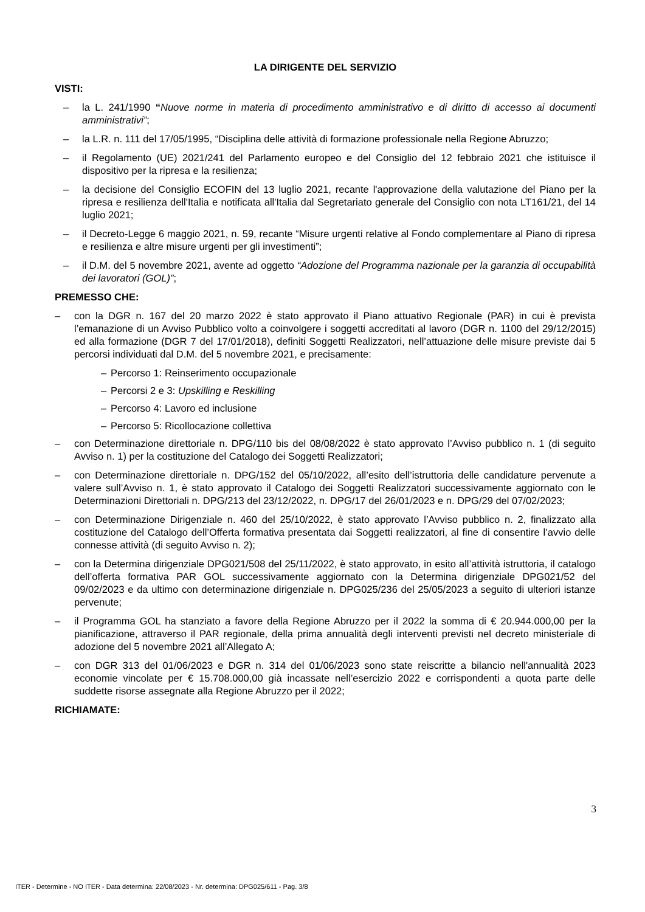LA DIRIGENTE DEL SERVIZIO
VISTI:
– la L. 241/1990 “Nuove norme in materia di procedimento amministrativo e di diritto di accesso ai documenti amministrativi”;
– la L.R. n. 111 del 17/05/1995, “Disciplina delle attività di formazione professionale nella Regione Abruzzo;
– il Regolamento (UE) 2021/241 del Parlamento europeo e del Consiglio del 12 febbraio 2021 che istituisce il dispositivo per la ripresa e la resilienza;
– la decisione del Consiglio ECOFIN del 13 luglio 2021, recante l'approvazione della valutazione del Piano per la ripresa e resilienza dell'Italia e notificata all'Italia dal Segretariato generale del Consiglio con nota LT161/21, del 14 luglio 2021;
– il Decreto-Legge 6 maggio 2021, n. 59, recante “Misure urgenti relative al Fondo complementare al Piano di ripresa e resilienza e altre misure urgenti per gli investimenti”;
– il D.M. del 5 novembre 2021, avente ad oggetto “Adozione del Programma nazionale per la garanzia di occupabilità dei lavoratori (GOL)”;
PREMESSO CHE:
– con la DGR n. 167 del 20 marzo 2022 è stato approvato il Piano attuativo Regionale (PAR) in cui è prevista l’emanazione di un Avviso Pubblico volto a coinvolgere i soggetti accreditati al lavoro (DGR n. 1100 del 29/12/2015) ed alla formazione (DGR 7 del 17/01/2018), definiti Soggetti Realizzatori, nell’attuazione delle misure previste dai 5 percorsi individuati dal D.M. del 5 novembre 2021, e precisamente:
– Percorso 1: Reinserimento occupazionale
– Percorsi 2 e 3: Upskilling e Reskilling
– Percorso 4: Lavoro ed inclusione
– Percorso 5: Ricollocazione collettiva
– con Determinazione direttoriale n. DPG/110 bis del 08/08/2022 è stato approvato l’Avviso pubblico n. 1 (di seguito Avviso n. 1) per la costituzione del Catalogo dei Soggetti Realizzatori;
– con Determinazione direttoriale n. DPG/152 del 05/10/2022, all’esito dell’istruttoria delle candidature pervenute a valere sull’Avviso n. 1, è stato approvato il Catalogo dei Soggetti Realizzatori successivamente aggiornato con le Determinazioni Direttoriali n. DPG/213 del 23/12/2022, n. DPG/17 del 26/01/2023 e n. DPG/29 del 07/02/2023;
– con Determinazione Dirigenziale n. 460 del 25/10/2022, è stato approvato l’Avviso pubblico n. 2, finalizzato alla costituzione del Catalogo dell’Offerta formativa presentata dai Soggetti realizzatori, al fine di consentire l’avvio delle connesse attività (di seguito Avviso n. 2);
– con la Determina dirigenziale DPG021/508 del 25/11/2022, è stato approvato, in esito all’attività istruttoria, il catalogo dell’offerta formativa PAR GOL successivamente aggiornato con la Determina dirigenziale DPG021/52 del 09/02/2023 e da ultimo con determinazione dirigenziale n. DPG025/236 del 25/05/2023 a seguito di ulteriori istanze pervenute;
– il Programma GOL ha stanziato a favore della Regione Abruzzo per il 2022 la somma di € 20.944.000,00 per la pianificazione, attraverso il PAR regionale, della prima annualità degli interventi previsti nel decreto ministeriale di adozione del 5 novembre 2021 all’Allegato A;
– con DGR 313 del 01/06/2023 e DGR n. 314 del 01/06/2023 sono state reiscritte a bilancio nell'annualità 2023 economie vincolate per € 15.708.000,00 già incassate nell’esercizio 2022 e corrispondenti a quota parte delle suddette risorse assegnate alla Regione Abruzzo per il 2022;
RICHIAMATE:
3
ITER - Determine - NO ITER - Data determina: 22/08/2023 - Nr. determina: DPG025/611 - Pag. 3/8